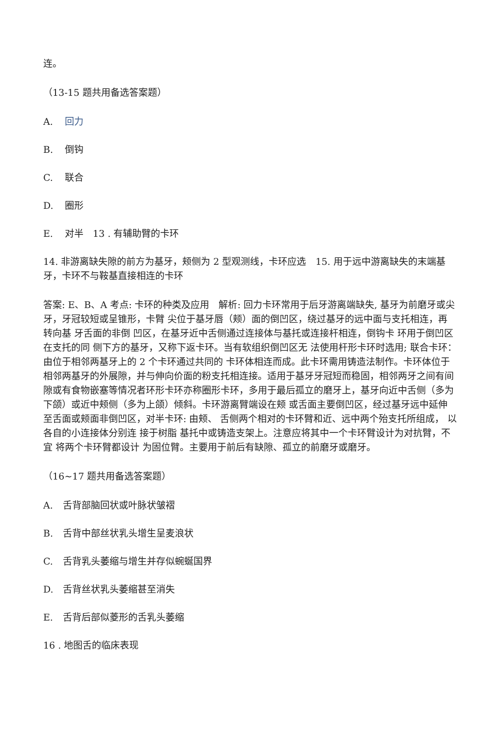连。
（13-15 题共用备选答案题）
A. 回力
B. 倒钩
C. 联合
D. 圈形
E. 对半　13 . 有辅助臂的卡环
14. 非游离缺失隙的前方为基牙，颊侧为 2 型观测线，卡环应选　15. 用于远中游离缺失的末端基牙，卡环不与鞍基直接相连的卡环
答案: E、B、A 考点: 卡环的种类及应用　解析: 回力卡环常用于后牙游离端缺失, 基牙为前磨牙或尖牙，牙冠较短或呈锥形，卡臂 尖位于基牙唇（颊）面的倒凹区，绕过基牙的远中面与支托相连，再转向基 牙舌面的非倒 凹区，在基牙近中舌侧通过连接体与基托或连接杆相连，倒钩卡 环用于倒凹区在支托的同 侧下方的基牙，又称下返卡环。当有软组织倒凹区无 法使用杆形卡环时选用; 联合卡环： 由位于相邻两基牙上的 2 个卡环通过共同的 卡环体相连而成。此卡环需用铸造法制作。卡环体位于相邻两基牙的外展隙，并与伸向价面的粉支托相连接。适用于基牙牙冠短而稳固，相邻两牙之间有间 隙或有食物嵌塞等情况者环形卡环亦称圈形卡环，多用于最后孤立的磨牙上，基牙向近中舌侧（多为下颌）或近中颊侧（多为上颌）倾斜。卡环游离臂端设在颊 或舌面主要倒凹区，经过基牙远中延伸至舌面或颊面非倒凹区，对半卡环: 由颊、 舌侧两个相对的卡环臂和近、远中两个殆支托所组成， 以各自的小连接体分别连 接于树脂 基托中或铸造支架上。注意应将其中一个卡环臂设计为对抗臂，不宜 将两个卡环臂都设计 为固位臂。主要用于前后有缺隙、孤立的前磨牙或磨牙。
（16~17 题共用备选答案题）
A. 舌背部脑回状或叶脉状皱褶
B. 舌背中部丝状乳头增生呈麦浪状
C. 舌背乳头萎缩与增生并存似蜿蜒国界
D. 舌背丝状乳头萎缩甚至消失
E. 舌背后部似菱形的舌乳头萎缩
16 . 地图舌的临床表现